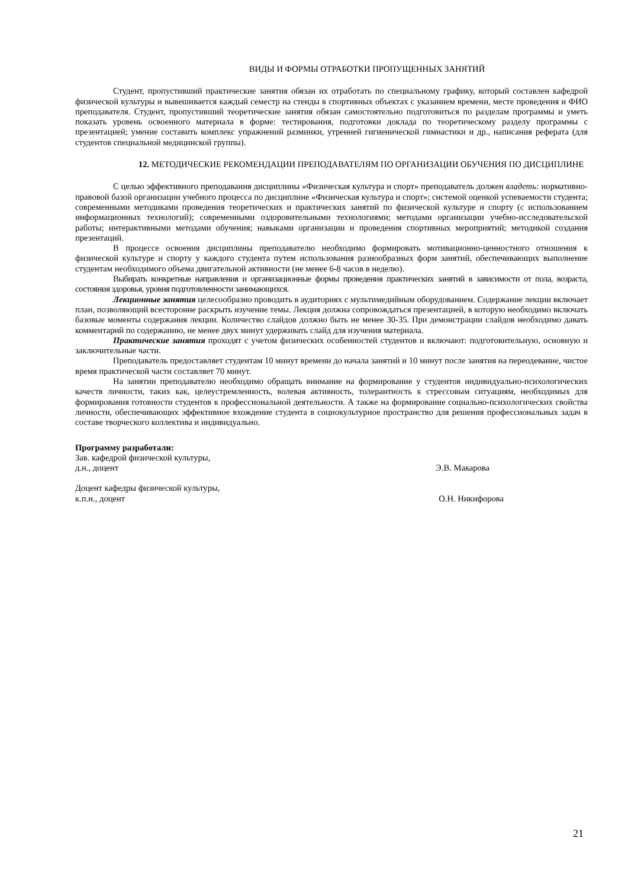ВИДЫ И ФОРМЫ ОТРАБОТКИ ПРОПУЩЕННЫХ ЗАНЯТИЙ
Студент, пропустивший практические занятия обязан их отработать по специальному графику, который составлен кафедрой физической культуры и вывешивается каждый семестр на стенды в спортивных объектах с указанием времени, месте проведения и ФИО преподавателя. Студент, пропустивший теоретические занятия обязан самостоятельно подготовиться по разделам программы и уметь показать уровень освоенного материала в форме: тестирования, подготовки доклада по теоретическому разделу программы с презентацией; умение составить комплекс упражнений разминки, утренней гигиенической гимнастики и др., написания реферата (для студентов специальной медицинской группы).
12. МЕТОДИЧЕСКИЕ РЕКОМЕНДАЦИИ ПРЕПОДАВАТЕЛЯМ ПО ОРГАНИЗАЦИИ ОБУЧЕНИЯ ПО ДИСЦИПЛИНЕ
С целью эффективного преподавания дисциплины «Физическая культура и спорт» преподаватель должен владеть: нормативно-правовой базой организации учебного процесса по дисциплине «Физическая культура и спорт»; системой оценкой успеваемости студента; современными методиками проведения теоретических и практических занятий по физической культуре и спорту (с использованием информационных технологий); современными оздоровительными технологиями; методами организации учебно-исследовательской работы; интерактивными методами обучения; навыками организации и проведения спортивных мероприятий; методикой создания презентаций.
В процессе освоения дисциплины преподавателю необходимо формировать мотивационно-ценностного отношения к физической культуре и спорту у каждого студента путем использования разнообразных форм занятий, обеспечивающих выполнение студентам необходимого объема двигательной активности (не менее 6-8 часов в неделю).
Выбирать конкретные направления и организационные формы проведения практических занятий в зависимости от пола, возраста, состояния здоровья, уровня подготовленности занимающихся.
Лекционные занятия целесообразно проводить в аудиториях с мультимедийным оборудованием. Содержание лекции включает план, позволяющий всесторонне раскрыть изучение темы. Лекция должна сопровождаться презентацией, в которую необходимо включать базовые моменты содержания лекции. Количество слайдов должно быть не менее 30-35. При демонстрации слайдов необходимо давать комментарий по содержанию, не менее двух минут удерживать слайд для изучения материала.
Практические занятия проходят с учетом физических особенностей студентов и включают: подготовительную, основную и заключительные части.
Преподаватель предоставляет студентам 10 минут времени до начала занятий и 10 минут после занятия на переодевание, чистое время практической части составляет 70 минут.
На занятии преподавателю необходимо обращать внимание на формирование у студентов индивидуально-психологических качеств личности, таких как, целеустремленность, волевая активность, толерантность к стрессовым ситуациям, необходимых для формирования готовности студентов к профессиональной деятельности. А также на формирование социально-психологических свойства личности, обеспечивающих эффективное вхождение студента в социокультурное пространство для решения профессиональных задач в составе творческого коллектива и индивидуально.
Программу разработали:
Зав. кафедрой физической культуры,
д.н., доцент Э.В. Макарова
Доцент кафедры физической культуры,
к.п.н., доцент О.Н. Никифорова
21